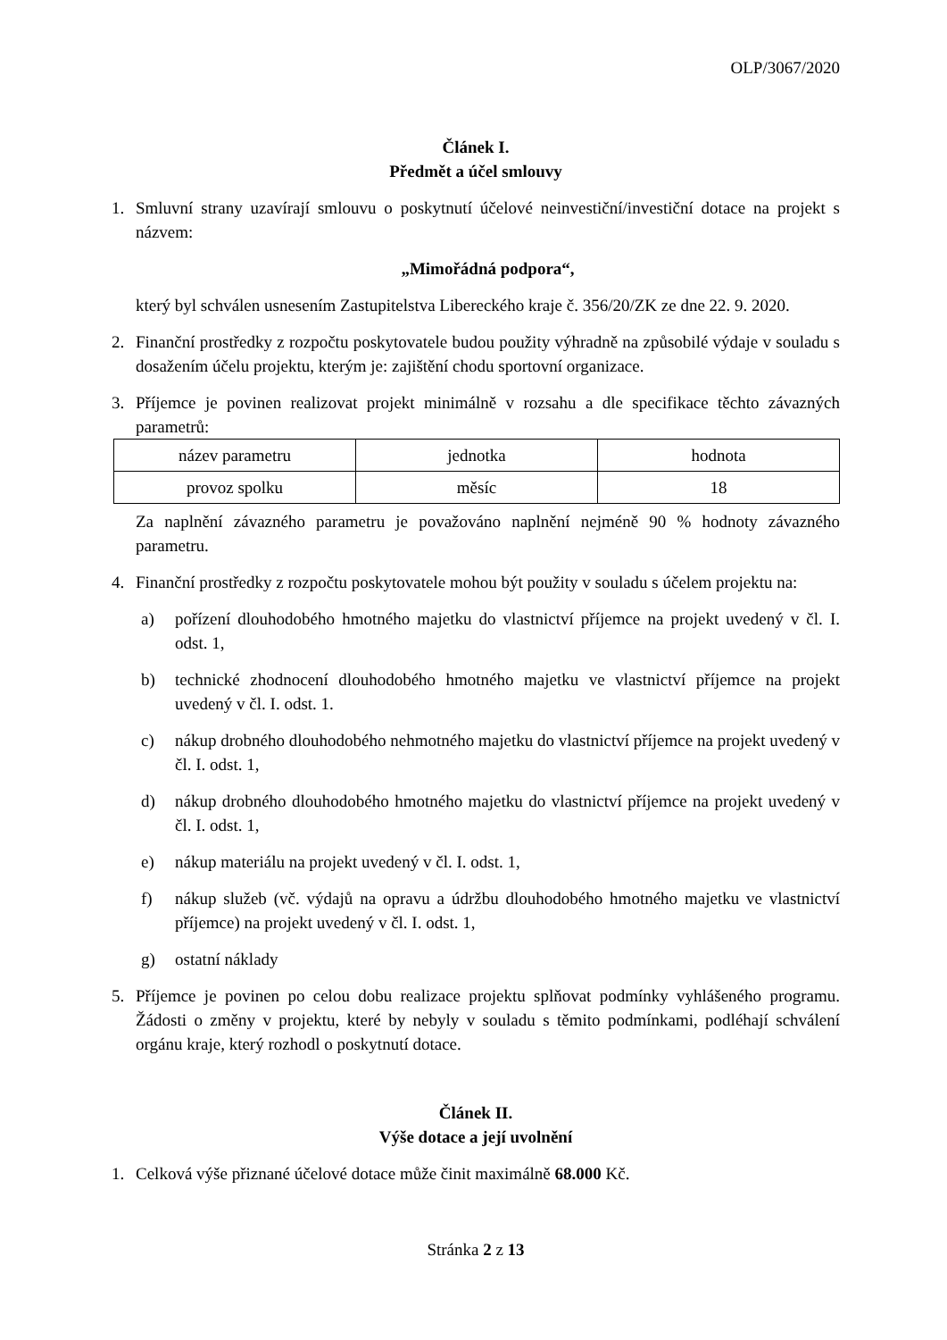OLP/3067/2020
Článek I.
Předmět a účel smlouvy
1. Smluvní strany uzavírají smlouvu o poskytnutí účelové neinvestiční/investiční dotace na projekt s názvem:
„Mimořádná podpora“,
který byl schválen usnesením Zastupitelstva Libereckého kraje č. 356/20/ZK ze dne 22. 9. 2020.
2. Finanční prostředky z rozpočtu poskytovatele budou použity výhradně na způsobilé výdaje v souladu s dosažením účelu projektu, kterým je: zajištění chodu sportovní organizace.
3. Příjemce je povinen realizovat projekt minimálně v rozsahu a dle specifikace těchto závazných parametrů:
| název parametru | jednotka | hodnota |
| provoz spolku | měsíc | 18 |
Za naplnění závazného parametru je považováno naplnění nejméně 90 % hodnoty závazného parametru.
4. Finanční prostředky z rozpočtu poskytovatele mohou být použity v souladu s účelem projektu na:
a) pořízení dlouhodobého hmotného majetku do vlastnictví příjemce na projekt uvedený v čl. I. odst. 1,
b) technické zhodnocení dlouhodobého hmotného majetku ve vlastnictví příjemce na projekt uvedený v čl. I. odst. 1.
c) nákup drobného dlouhodobého nehmotného majetku do vlastnictví příjemce na projekt uvedený v čl. I. odst. 1,
d) nákup drobného dlouhodobého hmotného majetku do vlastnictví příjemce na projekt uvedený v čl. I. odst. 1,
e) nákup materiálu na projekt uvedený v čl. I. odst. 1,
f) nákup služeb (vč. výdajů na opravu a údržbu dlouhodobého hmotného majetku ve vlastnictví příjemce) na projekt uvedený v čl. I. odst. 1,
g) ostatní náklady
5. Příjemce je povinen po celou dobu realizace projektu splňovat podmínky vyhlášeného programu. Žádosti o změny v projektu, které by nebyly v souladu s těmito podmínkami, podléhají schválení orgánu kraje, který rozhodl o poskytnutí dotace.
Článek II.
Výše dotace a její uvolnění
1. Celková výše přiznané účelové dotace může činit maximálně 68.000 Kč.
Stránka 2 z 13